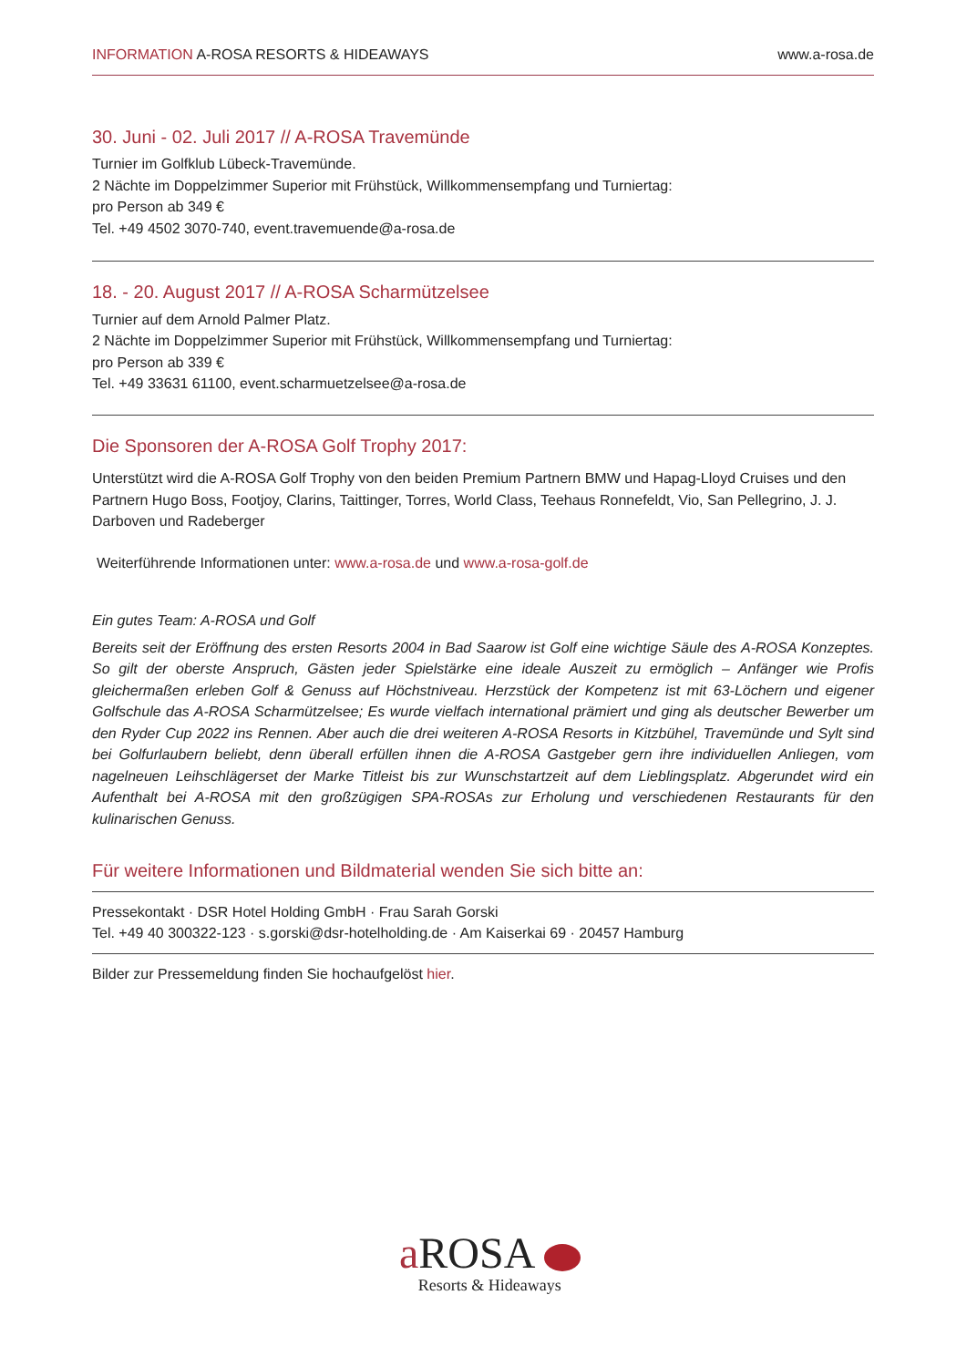INFORMATION A-ROSA RESORTS & HIDEAWAYS www.a-rosa.de
30. Juni - 02. Juli 2017 // A-ROSA Travemünde
Turnier im Golfklub Lübeck-Travemünde.
2 Nächte im Doppelzimmer Superior mit Frühstück, Willkommensempfang und Turniertag:
pro Person ab 349 €
Tel. +49 4502 3070-740, event.travemuende@a-rosa.de
18. - 20. August 2017 // A-ROSA Scharmützelsee
Turnier auf dem Arnold Palmer Platz.
2 Nächte im Doppelzimmer Superior mit Frühstück, Willkommensempfang und Turniertag:
pro Person ab 339 €
Tel. +49 33631 61100, event.scharmuetzelsee@a-rosa.de
Die Sponsoren der A-ROSA Golf Trophy 2017:
Unterstützt wird die A-ROSA Golf Trophy von den beiden Premium Partnern BMW und Hapag-Lloyd Cruises und den Partnern Hugo Boss, Footjoy, Clarins, Taittinger, Torres, World Class, Teehaus Ronnefeldt, Vio, San Pellegrino, J. J. Darboven und Radeberger
Weiterführende Informationen unter: www.a-rosa.de und www.a-rosa-golf.de
Ein gutes Team: A-ROSA und Golf
Bereits seit der Eröffnung des ersten Resorts 2004 in Bad Saarow ist Golf eine wichtige Säule des A-ROSA Konzeptes. So gilt der oberste Anspruch, Gästen jeder Spielstärke eine ideale Auszeit zu ermöglich – Anfänger wie Profis gleichermaßen erleben Golf & Genuss auf Höchstniveau. Herzstück der Kompetenz ist mit 63-Löchern und eigener Golfschule das A-ROSA Scharmützelsee; Es wurde vielfach international prämiert und ging als deutscher Bewerber um den Ryder Cup 2022 ins Rennen. Aber auch die drei weiteren A-ROSA Resorts in Kitzbühel, Travemünde und Sylt sind bei Golfurlaubern beliebt, denn überall erfüllen ihnen die A-ROSA Gastgeber gern ihre individuellen Anliegen, vom nagelneuen Leihschlägerset der Marke Titleist bis zur Wunschstartzeit auf dem Lieblingsplatz. Abgerundet wird ein Aufenthalt bei A-ROSA mit den großzügigen SPA-ROSAs zur Erholung und verschiedenen Restaurants für den kulinarischen Genuss.
Für weitere Informationen und Bildmaterial wenden Sie sich bitte an:
Pressekontakt · DSR Hotel Holding GmbH · Frau Sarah Gorski
Tel. +49 40 300322-123 · s.gorski@dsr-hotelholding.de · Am Kaiserkai 69 · 20457 Hamburg
Bilder zur Pressemeldung finden Sie hochaufgelöst hier.
a ROSA
Resorts & Hideaways